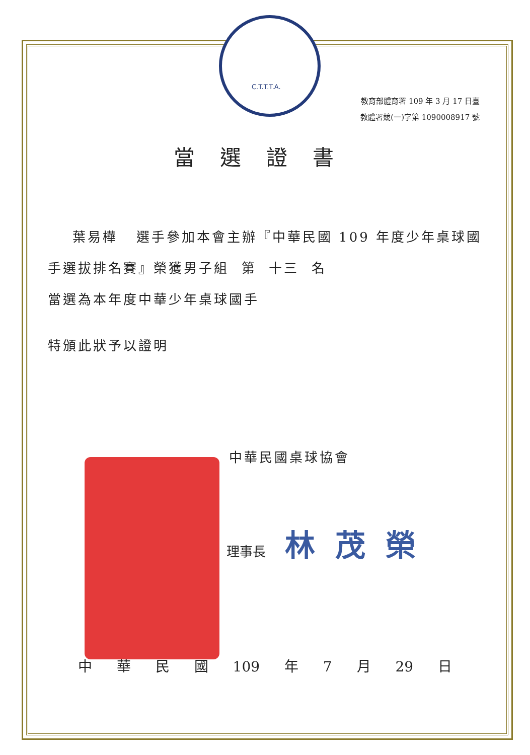C.T.T.T.A.
教育部體育署 109 年 3 月 17 日臺
教體署競(一)字第 1090008917 號
當選證書
葉易樺 選手參加本會主辦『中華民國 109 年度少年桌球國手選拔排名賽』榮獲男子組 第 十三 名
當選為本年度中華少年桌球國手
特頒此狀予以證明
中華民國桌球協會
理事長 林茂榮
中 華 民 國 109 年 7 月 29 日